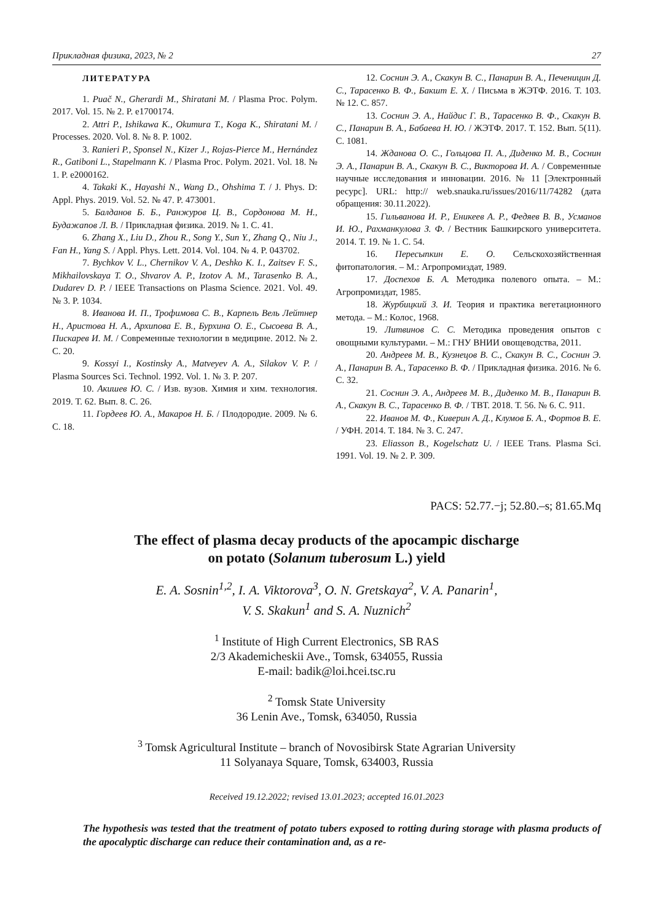Прикладная физика, 2023, № 2 27
ЛИТЕРАТУРА
1. Puač N., Gherardi M., Shiratani M. / Plasma Proc. Polym. 2017. Vol. 15. № 2. P. e1700174.
2. Attri P., Ishikawa K., Okumura T., Koga K., Shiratani M. / Processes. 2020. Vol. 8. № 8. P. 1002.
3. Ranieri P., Sponsel N., Kizer J., Rojas-Pierce M., Hernández R., Gatiboni L., Stapelmann K. / Plasma Proc. Polym. 2021. Vol. 18. № 1. P. e2000162.
4. Takaki K., Hayashi N., Wang D., Ohshima T. / J. Phys. D: Appl. Phys. 2019. Vol. 52. № 47. P. 473001.
5. Балданов Б. Б., Ранжуров Ц. В., Сордонова М. Н., Будажапов Л. В. / Прикладная физика. 2019. № 1. С. 41.
6. Zhang X., Liu D., Zhou R., Song Y., Sun Y., Zhang Q., Niu J., Fan H., Yang S. / Appl. Phys. Lett. 2014. Vol. 104. № 4. P. 043702.
7. Bychkov V. L., Chernikov V. A., Deshko K. I., Zaitsev F. S., Mikhailovskaya T. O., Shvarov A. P., Izotov A. M., Tarasenko B. A., Dudarev D. P. / IEEE Transactions on Plasma Science. 2021. Vol. 49. № 3. P. 1034.
8. Иванова И. П., Трофимова С. В., Карпель Вель Лейтнер Н., Аристова Н. А., Архипова Е. В., Бурхина О. Е., Сысоева В. А., Пискарев И. М. / Современные технологии в медицине. 2012. № 2. С. 20.
9. Kossyi I., Kostinsky A., Matveyev A. A., Silakov V. P. / Plasma Sources Sci. Technol. 1992. Vol. 1. № 3. P. 207.
10. Акишев Ю. С. / Изв. вузов. Химия и хим. технология. 2019. Т. 62. Вып. 8. С. 26.
11. Гордеев Ю. А., Макаров Н. Б. / Плодородие. 2009. № 6. С. 18.
12. Соснин Э. А., Скакун В. С., Панарин В. А., Печеницин Д. С., Тарасенко В. Ф., Бакшт Е. Х. / Письма в ЖЭТФ. 2016. Т. 103. № 12. С. 857.
13. Соснин Э. А., Найдис Г. В., Тарасенко В. Ф., Скакун В. С., Панарин В. А., Бабаева Н. Ю. / ЖЭТФ. 2017. Т. 152. Вып. 5(11). С. 1081.
14. Жданова О. С., Гольцова П. А., Диденко М. В., Соснин Э. А., Панарин В. А., Скакун В. С., Викторова И. А. / Современные научные исследования и инновации. 2016. № 11 [Электронный ресурс]. URL: http:// web.snauka.ru/issues/2016/11/74282 (дата обращения: 30.11.2022).
15. Гильванова И. Р., Еникеев А. Р., Федяев В. В., Усманов И. Ю., Рахманкулова З. Ф. / Вестник Башкирского университета. 2014. Т. 19. № 1. С. 54.
16. Пересыпкин Е. О. Сельскохозяйственная фитопатология. – М.: Агропромиздат, 1989.
17. Доспехов Б. А. Методика полевого опыта. – М.: Агропромиздат, 1985.
18. Журбицкий З. И. Теория и практика вегетационного метода. – М.: Колос, 1968.
19. Литвинов С. С. Методика проведения опытов с овощными культурами. – М.: ГНУ ВНИИ овощеводства, 2011.
20. Андреев М. В., Кузнецов В. С., Скакун В. С., Соснин Э. А., Панарин В. А., Тарасенко В. Ф. / Прикладная физика. 2016. № 6. С. 32.
21. Соснин Э. А., Андреев М. В., Диденко М. В., Панарин В. А., Скакун В. С., Тарасенко В. Ф. / ТВТ. 2018. Т. 56. № 6. С. 911.
22. Иванов М. Ф., Киверин А. Д., Клумов Б. А., Фортов В. Е. / УФН. 2014. Т. 184. № 3. С. 247.
23. Eliasson B., Kogelschatz U. / IEEE Trans. Plasma Sci. 1991. Vol. 19. № 2. P. 309.
PACS: 52.77.−j; 52.80.–s; 81.65.Mq
The effect of plasma decay products of the apocampic discharge
on potato (Solanum tuberosum L.) yield
E. A. Sosnin<sup>1,2</sup>, I. A. Viktorova<sup>3</sup>, O. N. Gretskaya<sup>2</sup>, V. A. Panarin<sup>1</sup>,
V. S. Skakun<sup>1</sup> and S. A. Nuznich<sup>2</sup>
<sup>1</sup> Institute of High Current Electronics, SB RAS
2/3 Akademicheskii Ave., Tomsk, 634055, Russia
E-mail: badik@loi.hcei.tsc.ru
<sup>2</sup> Tomsk State University
36 Lenin Ave., Tomsk, 634050, Russia
<sup>3</sup> Tomsk Agricultural Institute – branch of Novosibirsk State Agrarian University
11 Solyanaya Square, Tomsk, 634003, Russia
Received 19.12.2022; revised 13.01.2023; accepted 16.01.2023
The hypothesis was tested that the treatment of potato tubers exposed to rotting during storage with plasma products of the apocalyptic discharge can reduce their contamination and, as a re-